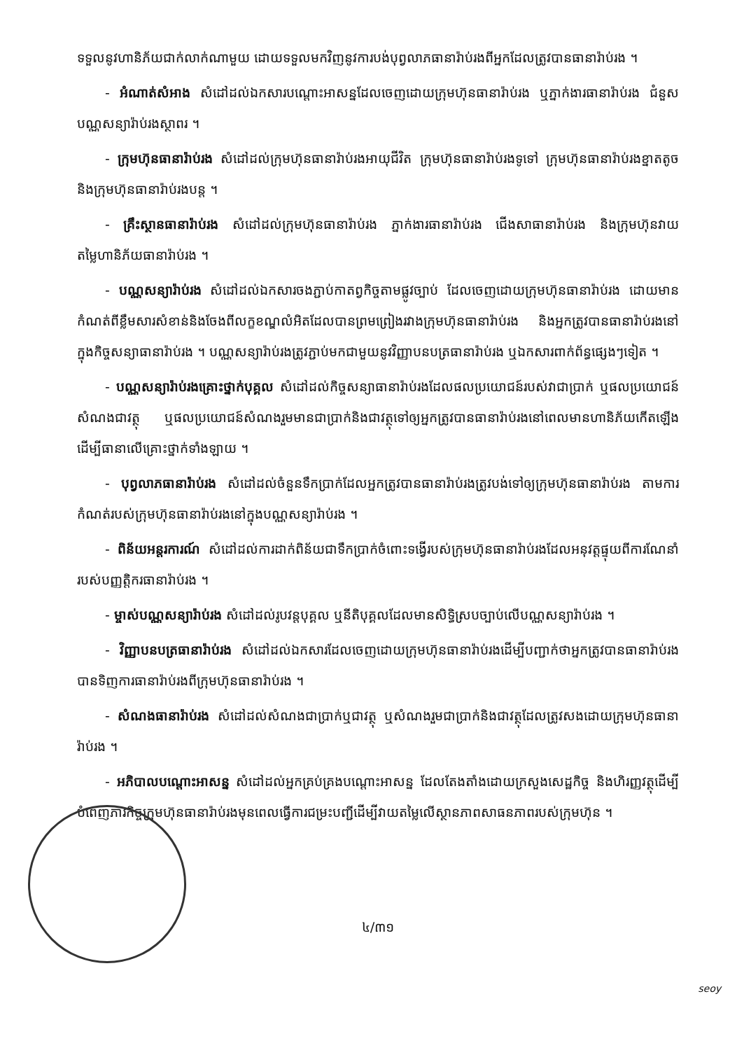ទទួលនូវហានិភ័យជាក់លាក់ណាមួយ ដោយទទួលមកវិញនូវការបង់បុព្វលាភធានារ៉ាប់រងពីអ្នកដែលត្រូវបានធានារ៉ាប់រង ។
- អំណាត់សំអាង សំដៅដល់ឯកសារបណ្ដោះអាសន្នដែលចេញដោយក្រុមហ៊ុនធានារ៉ាប់រង ឬភ្នាក់ងារធានារ៉ាប់រង ជំនួសបណ្ណសន្យារ៉ាប់រងស្ថាពរ ។
- ក្រុមហ៊ុនធានារ៉ាប់រង សំដៅដល់ក្រុមហ៊ុនធានារ៉ាប់រងអាយុជីវិត ក្រុមហ៊ុនធានារ៉ាប់រងទូទៅ ក្រុមហ៊ុនធានារ៉ាប់រងខ្នាតតូច និងក្រុមហ៊ុនធានារ៉ាប់រងបន្ត ។
- គ្រឹះស្ថានធានារ៉ាប់រង សំដៅដល់ក្រុមហ៊ុនធានារ៉ាប់រង ភ្នាក់ងារធានារ៉ាប់រង ជើងសាធានារ៉ាប់រង និងក្រុមហ៊ុនវាយតម្លៃហានិភ័យធានារ៉ាប់រង ។
- បណ្ណសន្យារ៉ាប់រង សំដៅដល់ឯកសារចងភ្ជាប់កាតព្វកិច្ចតាមផ្លូវច្បាប់ ដែលចេញដោយក្រុមហ៊ុនធានារ៉ាប់រង ដោយមានកំណត់ពីខ្លឹមសារសំខាន់និងចែងពីលក្ខខណ្ឌលំអិតដែលបានព្រមព្រៀងរវាងក្រុមហ៊ុនធានារ៉ាប់រង និងអ្នកត្រូវបានធានារ៉ាប់រងនៅក្នុងកិច្ចសន្យាធានារ៉ាប់រង ។ បណ្ណសន្យារ៉ាប់រងត្រូវភ្ជាប់មកជាមួយនូវវិញ្ញាបនបត្រធានារ៉ាប់រង ឬឯកសារពាក់ព័ន្ធផ្សេងៗទៀត ។
- បណ្ណសន្យារ៉ាប់រងគ្រោះថ្នាក់បុគ្គល សំដៅដល់កិច្ចសន្យាធានារ៉ាប់រងដែលផលប្រយោជន៍របស់វាជាប្រាក់ ឬផលប្រយោជន៍សំណងជាវត្ថុ ឬផលប្រយោជន៍សំណងរួមមានជាប្រាក់និងជាវត្ថុទៅឲ្យអ្នកត្រូវបានធានារ៉ាប់រងនៅពេលមានហានិភ័យកើតឡើង ដើម្បីធានាលើគ្រោះថ្នាក់ទាំងឡាយ ។
- បុព្វលាភធានារ៉ាប់រង សំដៅដល់ចំនួនទឹកប្រាក់ដែលអ្នកត្រូវបានធានារ៉ាប់រងត្រូវបង់ទៅឲ្យក្រុមហ៊ុនធានារ៉ាប់រង តាមការកំណត់របស់ក្រុមហ៊ុនធានារ៉ាប់រងនៅក្នុងបណ្ណសន្យារ៉ាប់រង ។
- ពិន័យអន្តរការណ៍ សំដៅដល់ការដាក់ពិន័យជាទឹកប្រាក់ចំពោះទង្វើរបស់ក្រុមហ៊ុនធានារ៉ាប់រងដែលអនុវត្តផ្ទុយពីការណែនាំរបស់បញ្ញត្តិករធានារ៉ាប់រង ។
- ម្ចាស់បណ្ណសន្យារ៉ាប់រង សំដៅដល់រូបវន្តបុគ្គល ឬនីតិបុគ្គលដែលមានសិទ្ធិស្របច្បាប់លើបណ្ណសន្យារ៉ាប់រង ។
- វិញ្ញាបនបត្រធានារ៉ាប់រង សំដៅដល់ឯកសារដែលចេញដោយក្រុមហ៊ុនធានារ៉ាប់រងដើម្បីបញ្ជាក់ថាអ្នកត្រូវបានធានារ៉ាប់រងបានទិញការធានារ៉ាប់រងពីក្រុមហ៊ុនធានារ៉ាប់រង ។
- សំណងធានារ៉ាប់រង សំដៅដល់សំណងជាប្រាក់ឬជាវត្ថុ ឬសំណងរួមជាប្រាក់និងជាវត្ថុដែលត្រូវសងដោយក្រុមហ៊ុនធានារ៉ាប់រង ។
- អភិបាលបណ្ដោះអាសន្ន សំដៅដល់អ្នកគ្រប់គ្រងបណ្ដោះអាសន្ន ដែលតែងតាំងដោយក្រសួងសេដ្ឋកិច្ច និងហិរញ្ញវត្ថុដើម្បីបំពេញភារកិច្ចក្រុមហ៊ុនធានារ៉ាប់រងមុនពេលធ្វើការជម្រះបញ្ជីដើម្បីវាយតម្លៃលើស្ថានភាពសាធនភាពរបស់ក្រុមហ៊ុន ។
៤/៣១
seoy